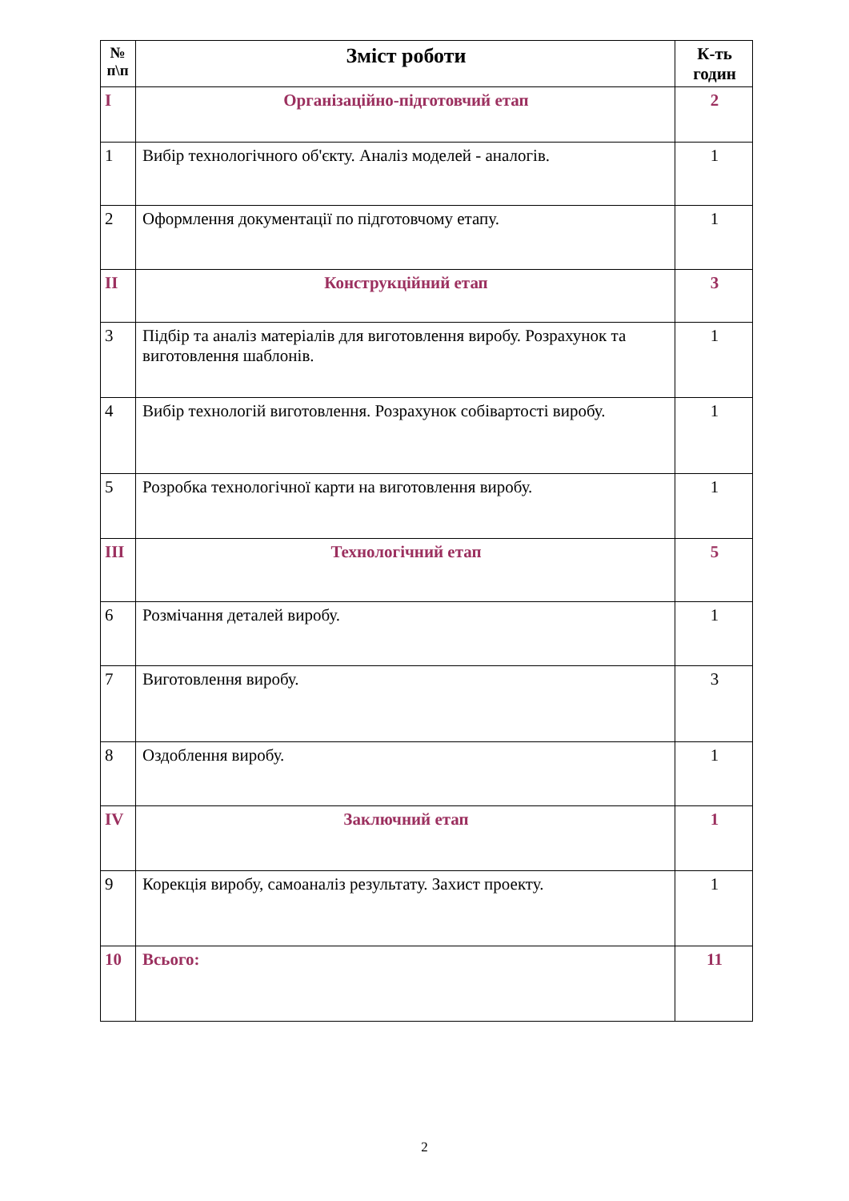| № п\п | Зміст роботи | К-ть годин |
| --- | --- | --- |
| I | Організаційно-підготовчий етап | 2 |
| 1 | Вибір технологічного об'єкту. Аналіз моделей - аналогів. | 1 |
| 2 | Оформлення документації по підготовчому етапу. | 1 |
| II | Конструкційний етап | 3 |
| 3 | Підбір та аналіз матеріалів для виготовлення виробу. Розрахунок та виготовлення шаблонів. | 1 |
| 4 | Вибір технологій виготовлення. Розрахунок собівартості виробу. | 1 |
| 5 | Розробка технологічної карти на виготовлення виробу. | 1 |
| III | Технологічний етап | 5 |
| 6 | Розмічання деталей виробу. | 1 |
| 7 | Виготовлення виробу. | 3 |
| 8 | Оздоблення виробу. | 1 |
| IV | Заключний етап | 1 |
| 9 | Корекція виробу, самоаналіз результату. Захист проекту. | 1 |
| 10 | Всього: | 11 |
2